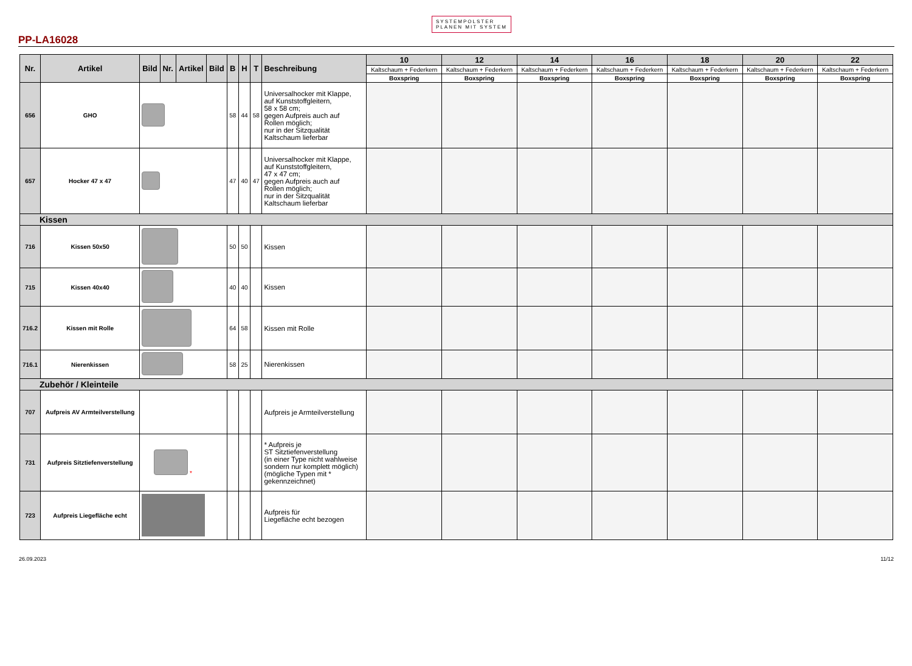PP-LA16028 SYSTEMPOLSTER
PLANEN MIT SYSTEM
| Nr. | Artikel | Bild | Nr. | Artikel | Bild | B | H | T | Beschreibung | 10 | 12 | 14 | 16 | 18 | 20 | 22 |
| --- | --- | --- | --- | --- | --- | --- | --- | --- | --- | --- | --- | --- | --- | --- | --- | --- |
| | | | | | | | | | | Kaltschaum + Federkern | Kaltschaum + Federkern | Kaltschaum + Federkern | Kaltschaum + Federkern | Kaltschaum + Federkern | Kaltschaum + Federkern | Kaltschaum + Federkern |
| | | | | | | | | | | Boxspring | Boxspring | Boxspring | Boxspring | Boxspring | Boxspring | Boxspring |
| 656 | GHO | | | | | 58 | 44 | 58 | Universalhocker mit Klappe, auf Kunststoffgleitern, 58 x 58 cm; gegen Aufpreis auch auf Rollen möglich; nur in der Sitzqualität Kaltschaum lieferbar | | | | | | | |
| 657 | Hocker 47 x 47 | | | | | 47 | 40 | 47 | Universalhocker mit Klappe, auf Kunststoffgleitern, 47 x 47 cm; gegen Aufpreis auch auf Rollen möglich; nur in der Sitzqualität Kaltschaum lieferbar | | | | | | | |
| Kissen | | | | | | | | | | | | | | | | |
| 716 | Kissen 50x50 | | | | | 50 | 50 | | Kissen | | | | | | | |
| 715 | Kissen 40x40 | | | | | 40 | 40 | | Kissen | | | | | | | |
| 716.2 | Kissen mit Rolle | | | | | 64 | 58 | | Kissen mit Rolle | | | | | | | |
| 716.1 | Nierenkissen | | | | | 58 | 25 | | Nierenkissen | | | | | | | |
| Zubehör / Kleinteile | | | | | | | | | | | | | | | | |
| 707 | Aufpreis AV Armteilverstellung | | | | | | | | Aufpreis je Armteilverstellung | | | | | | | |
| 731 | Aufpreis Sitztiefenverstellung | * | | | | | | | * Aufpreis je ST Sitztiefenverstellung (in einer Type nicht wahlweise sondern nur komplett möglich) (mögliche Typen mit * gekennzeichnet) | | | | | | | |
| 723 | Aufpreis Liegefläche echt | | | | | | | | Aufpreis für Liegefläche echt bezogen | | | | | | | |
26.09.2023 11/12